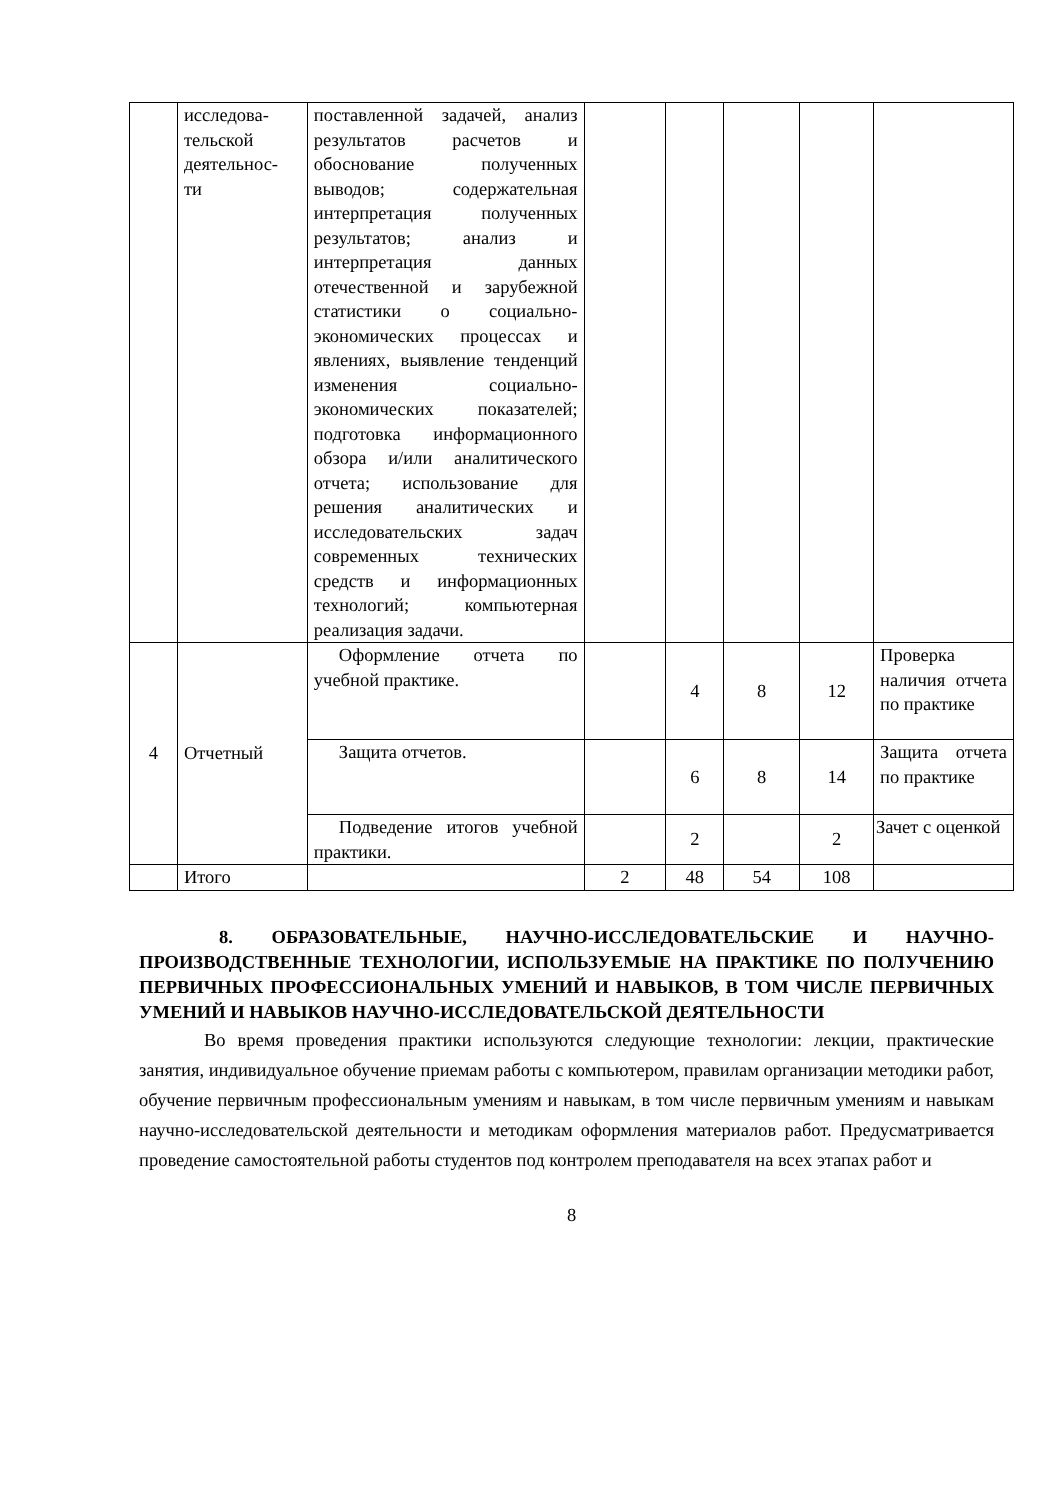| | исследова- тельской деятельнос- ти | поставленной задачей, анализ результатов расчетов и обоснование полученных выводов; содержательная интерпретация полученных результатов; анализ и интерпретация данных отечественной и зарубежной статистики о социально-экономических процессах и явлениях, выявление тенденций изменения социально-экономических показателей; подготовка информационного обзора и/или аналитического отчета; использование для решения аналитических и исследовательских задач современных технических средств и информационных технологий; компьютерная реализация задачи. | | | | | |
| 4 | Отчетный | Оформление отчета по учебной практике. | | 4 | 8 | 12 | Проверка наличия отчета по практике |
| | | Защита отчетов. | | 6 | 8 | 14 | Защита отчета по практике |
| | | Подведение итогов учебной практики. | | 2 | | 2 | Зачет с оценкой |
| | Итого | | 2 | 48 | 54 | 108 | |
8. ОБРАЗОВАТЕЛЬНЫЕ, НАУЧНО-ИССЛЕДОВАТЕЛЬСКИЕ И НАУЧНО-ПРОИЗВОДСТВЕННЫЕ ТЕХНОЛОГИИ, ИСПОЛЬЗУЕМЫЕ НА ПРАКТИКЕ ПО ПОЛУЧЕНИЮ ПЕРВИЧНЫХ ПРОФЕССИОНАЛЬНЫХ УМЕНИЙ И НАВЫКОВ, В ТОМ ЧИСЛЕ ПЕРВИЧНЫХ УМЕНИЙ И НАВЫКОВ НАУЧНО-ИССЛЕДОВАТЕЛЬСКОЙ ДЕЯТЕЛЬНОСТИ
Во время проведения практики используются следующие технологии: лекции, практические занятия, индивидуальное обучение приемам работы с компьютером, правилам организации методики работ, обучение первичным профессиональным умениям и навыкам, в том числе первичным умениям и навыкам научно-исследовательской деятельности и методикам оформления материалов работ. Предусматривается проведение самостоятельной работы студентов под контролем преподавателя на всех этапах работ и
8